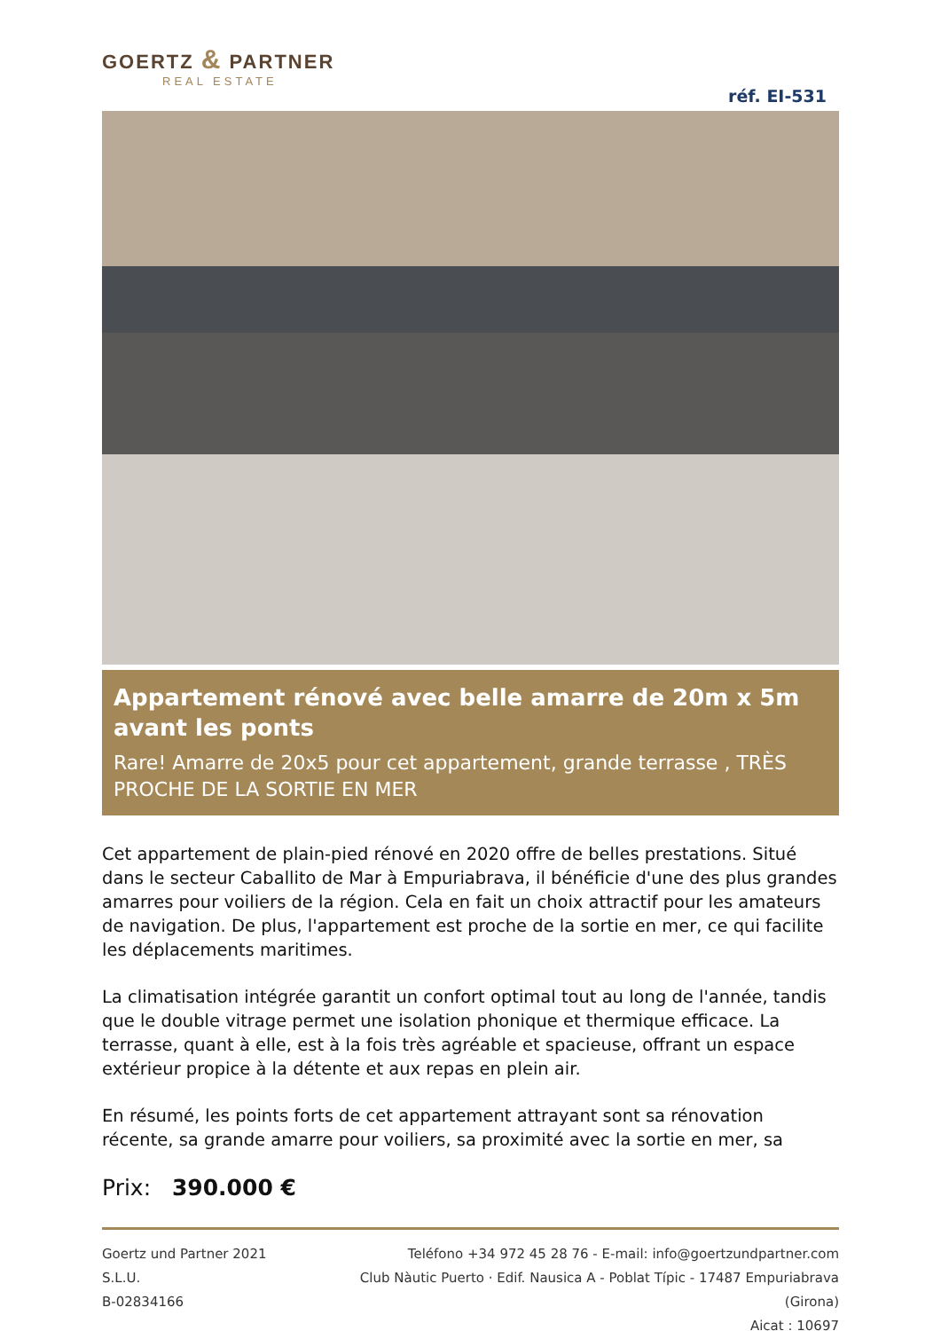GOERTZ & PARTNER
REAL ESTATE
réf. EI-531
Appartement rénové avec belle amarre de 20m x 5m avant les ponts
Rare! Amarre de 20x5 pour cet appartement, grande terrasse , TRÈS PROCHE DE LA SORTIE EN MER
Cet appartement de plain-pied rénové en 2020 offre de belles prestations. Situé dans le secteur Caballito de Mar à Empuriabrava, il bénéficie d'une des plus grandes amarres pour voiliers de la région. Cela en fait un choix attractif pour les amateurs de navigation. De plus, l'appartement est proche de la sortie en mer, ce qui facilite les déplacements maritimes.
La climatisation intégrée garantit un confort optimal tout au long de l'année, tandis que le double vitrage permet une isolation phonique et thermique efficace. La terrasse, quant à elle, est à la fois très agréable et spacieuse, offrant un espace extérieur propice à la détente et aux repas en plein air.
En résumé, les points forts de cet appartement attrayant sont sa rénovation récente, sa grande amarre pour voiliers, sa proximité avec la sortie en mer, sa
Prix: 390.000 €
Goertz und Partner 2021 S.L.U.
B-02834166
Teléfono +34 972 45 28 76 - E-mail: info@goertzundpartner.com
Club Nàutic Puerto · Edif. Nausica A - Poblat Típic - 17487 Empuriabrava (Girona)
Aicat : 10697